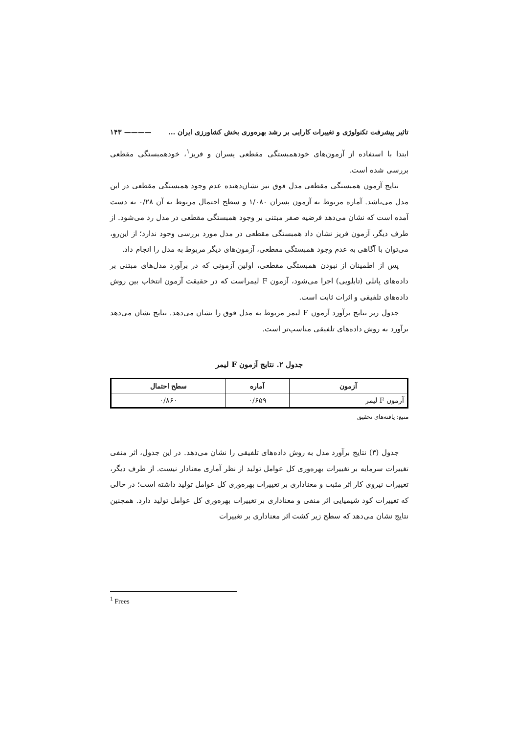تاثیر پیشرفت تکنولوژی و تغییرات کارایی بر رشد بهره‌وری بخش کشاورزی ایران ... ———— ۱۴۳
ابتدا با استفاده از آزمون‌های خودهمبستگی مقطعی پسران و فریز<sup>۱</sup>، خودهمبستگی مقطعی بررسی شده است.
نتایج آزمون همبستگی مقطعی مدل فوق نیز نشان‌دهنده عدم وجود همبستگی مقطعی در این مدل می‌باشد. آماره مربوط به آزمون پسران ۱/۰۸۰ و سطح احتمال مربوط به آن ۰/۲۸ به دست آمده است که نشان می‌دهد فرضیه صفر مبتنی بر وجود همبستگی مقطعی در مدل رد می‌شود. از طرف دیگر، آزمون فریز نشان داد همبستگی مقطعی در مدل مورد بررسی وجود ندارد؛ از این‌رو، می‌توان با آگاهی به عدم وجود همبستگی مقطعی، آزمون‌های دیگر مربوط به مدل را انجام داد.
پس از اطمینان از نبودن همبستگی مقطعی، اولین آزمونی که در برآورد مدل‌های مبتنی بر داده‌های پانلی (تابلویی) اجرا می‌شود، آزمون F لیمراست که در حقیقت آزمون انتخاب بین روش داده‌های تلفیقی و اثرات ثابت است.
جدول زیر نتایج برآورد آزمون F لیمر مربوط به مدل فوق را نشان می‌دهد. نتایج نشان می‌دهد برآورد به روش داده‌های تلفیقی مناسب‌تر است.
جدول ۲. نتایج آزمون F لیمر
| آزمون | آماره | سطح احتمال |
| --- | --- | --- |
| آزمون F لیمر | ۰/۶۵۹ | ۰/۸۶۰ |
منبع: یافته‌های تحقیق
جدول (۳) نتایج برآورد مدل به روش داده‌های تلفیقی را نشان می‌دهد. در این جدول، اثر منفی تغییرات سرمایه بر تغییرات بهره‌وری کل عوامل تولید از نظر آماری معنادار نیست. از طرف دیگر، تغییرات نیروی کار اثر مثبت و معناداری بر تغییرات بهره‌وری کل عوامل تولید داشته است؛ در حالی که تغییرات کود شیمیایی اثر منفی و معناداری بر تغییرات بهره‌وری کل عوامل تولید دارد. همچنین نتایج نشان می‌دهد که سطح زیر کشت اثر معناداری بر تغییرات
<sup>1</sup> Frees